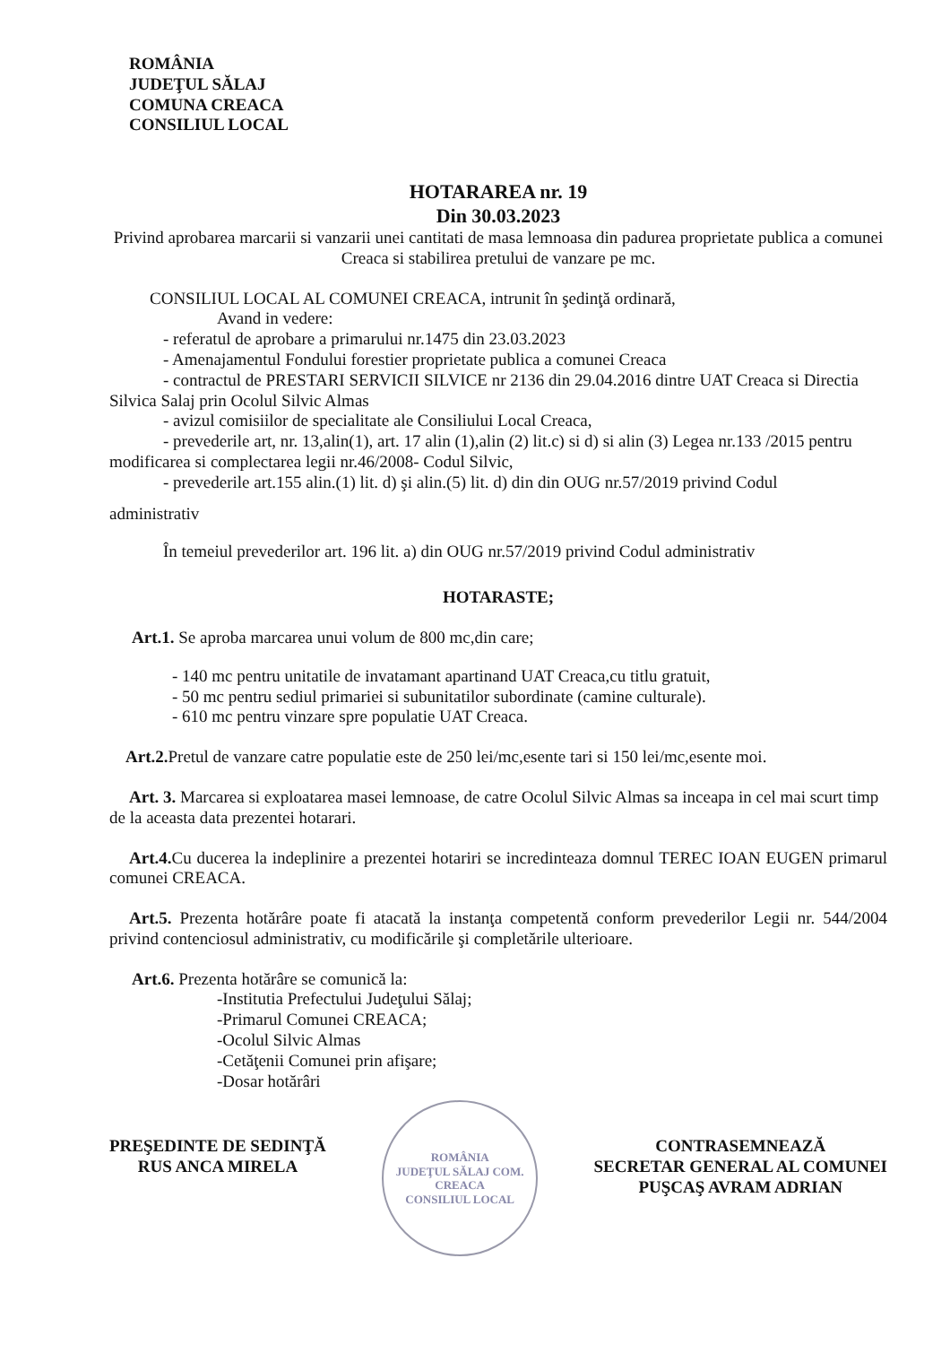ROMÂNIA
JUDEŢUL SĂLAJ
COMUNA CREACA
CONSILIUL LOCAL
HOTARAREA nr. 19
Din 30.03.2023
Privind aprobarea marcarii si vanzarii unei cantitati de masa lemnoasa din padurea proprietate publica a comunei Creaca si stabilirea pretului de vanzare pe mc.
CONSILIUL LOCAL AL COMUNEI CREACA, intrunit în şedinţă ordinară,
Avand in vedere:
- referatul de aprobare a primarului nr.1475 din 23.03.2023
- Amenajamentul Fondului forestier proprietate publica a comunei Creaca
- contractul de PRESTARI SERVICII SILVICE nr 2136 din 29.04.2016 dintre UAT Creaca si Directia Silvica Salaj prin Ocolul Silvic Almas
- avizul comisiilor de specialitate ale Consiliului Local Creaca,
- prevederile art, nr. 13,alin(1), art. 17 alin (1),alin (2) lit.c) si d) si alin (3) Legea nr.133 /2015 pentru modificarea si complectarea legii nr.46/2008- Codul Silvic,
- prevederile art.155 alin.(1) lit. d) şi alin.(5) lit. d) din din OUG nr.57/2019 privind Codul
administrativ
În temeiul prevederilor art. 196 lit. a) din OUG nr.57/2019 privind Codul administrativ
HOTARASTE;
Art.1. Se aproba marcarea unui volum de 800 mc,din care;
- 140 mc pentru unitatile de invatamant apartinand UAT Creaca,cu titlu gratuit,
- 50 mc pentru sediul primariei si subunitatilor subordinate (camine culturale).
- 610 mc pentru vinzare spre populatie UAT Creaca.
Art.2. Pretul de vanzare catre populatie este de 250 lei/mc,esente tari si 150 lei/mc,esente moi.
Art. 3. Marcarea si exploatarea masei lemnoase, de catre Ocolul Silvic Almas sa inceapa in cel mai scurt timp de la aceasta data prezentei hotarari.
Art.4. Cu ducerea la indeplinire a prezentei hotariri se incredinteaza domnul TEREC IOAN EUGEN primarul comunei CREACA.
Art.5. Prezenta hotărâre poate fi atacată la instanţa competentă conform prevederilor Legii nr. 544/2004 privind contenciosul administrativ, cu modificările şi completările ulterioare.
Art.6. Prezenta hotărâre se comunică la:
-Institutia Prefectului Judeţului Sălaj;
-Primarul Comunei CREACA;
-Ocolul Silvic Almas
-Cetăţenii Comunei prin afişare;
-Dosar hotărâri
PREŞEDINTE DE SEDINŢĂ
RUS ANCA MIRELA
ROMÂNIA
JUDEŢUL SĂLAJ COM. CREACA
CONSILIUL LOCAL
CONTRASEMNEAZĂ
SECRETAR GENERAL AL COMUNEI
PUŞCAŞ AVRAM ADRIAN